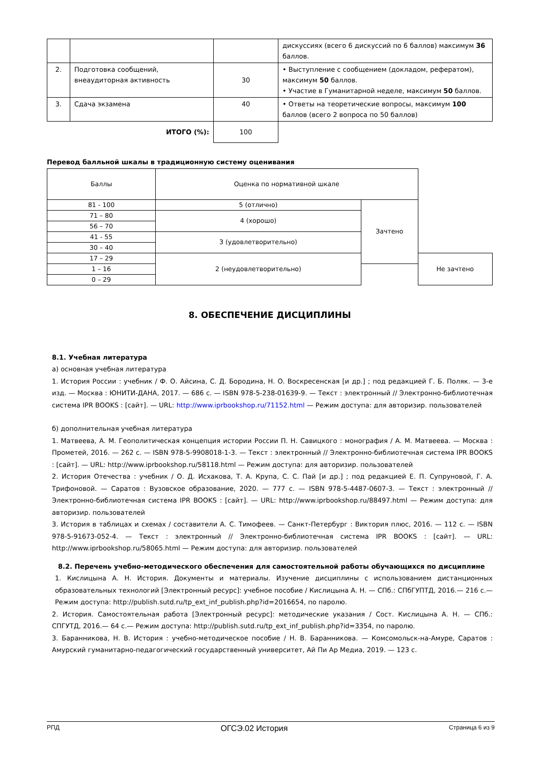| | | | дискуссиях (всего 6 дискуссий по 6 баллов) максимум 36 баллов. |
| 2. | Подготовка сообщений, внеаудиторная активность | 30 | • Выступление с сообщением (докладом, рефератом), максимум 50 баллов. • Участие в Гуманитарной неделе, максимум 50 баллов. |
| 3. | Сдача экзамена | 40 | • Ответы на теоретические вопросы, максимум 100 баллов (всего 2 вопроса по 50 баллов) |
| ИТОГО (%): | | 100 | |
Перевод балльной шкалы в традиционную систему оценивания
| Баллы | Оценка по нормативной шкале | | |
| 81 - 100 | 5 (отлично) | Зачтено | |
| 71 – 80 | 4 (хорошо) | | |
| 56 – 70 | | | |
| 41 - 55 | 3 (удовлетворительно) | | |
| 30 – 40 | | | |
| 17 – 29 | 2 (неудовлетворительно) | | Не зачтено |
| 1 – 16 | | | |
| 0 – 29 | | | |
8. ОБЕСПЕЧЕНИЕ ДИСЦИПЛИНЫ
8.1. Учебная литература
а) основная учебная литература
1. История России : учебник / Ф. О. Айсина, С. Д. Бородина, Н. О. Воскресенская [и др.] ; под редакцией Г. Б. Поляк. — 3-е изд. — Москва : ЮНИТИ-ДАНА, 2017. — 686 с. — ISBN 978-5-238-01639-9. — Текст : электронный // Электронно-библиотечная система IPR BOOKS : [сайт]. — URL: http://www.iprbookshop.ru/71152.html — Режим доступа: для авторизир. пользователей
б) дополнительная учебная литература
1. Матвеева, А. М. Геополитическая концепция истории России П. Н. Савицкого : монография / А. М. Матвеева. — Москва : Прометей, 2016. — 262 с. — ISBN 978-5-9908018-1-3. — Текст : электронный // Электронно-библиотечная система IPR BOOKS : [сайт]. — URL: http://www.iprbookshop.ru/58118.html — Режим доступа: для авторизир. пользователей
2. История Отечества : учебник / О. Д. Исхакова, Т. А. Крупа, С. С. Пай [и др.] ; под редакцией Е. П. Супруновой, Г. А. Трифоновой. — Саратов : Вузовское образование, 2020. — 777 с. — ISBN 978-5-4487-0607-3. — Текст : электронный // Электронно-библиотечная система IPR BOOKS : [сайт]. — URL: http://www.iprbookshop.ru/88497.html — Режим доступа: для авторизир. пользователей
3. История в таблицах и схемах / составители А. С. Тимофеев. — Санкт-Петербург : Виктория плюс, 2016. — 112 с. — ISBN 978-5-91673-052-4. — Текст : электронный // Электронно-библиотечная система IPR BOOKS : [сайт]. — URL: http://www.iprbookshop.ru/58065.html — Режим доступа: для авторизир. пользователей
8.2. Перечень учебно-методического обеспечения для самостоятельной работы обучающихся по дисциплине
1. Кислицына А. Н. История. Документы и материалы. Изучение дисциплины с использованием дистанционных образовательных технологий [Электронный ресурс]: учебное пособие / Кислицына А. Н. — СПб.: СПбГУПТД, 2016.— 216 с.— Режим доступа: http://publish.sutd.ru/tp_ext_inf_publish.php?id=2016654, по паролю.
2. История. Самостоятельная работа [Электронный ресурс]: методические указания / Сост. Кислицына А. Н. — СПб.: СПГУТД, 2016.— 64 с.— Режим доступа: http://publish.sutd.ru/tp_ext_inf_publish.php?id=3354, по паролю.
3. Баранникова, Н. В. История : учебно-методическое пособие / Н. В. Баранникова. — Комсомольск-на-Амуре, Саратов : Амурский гуманитарно-педагогический государственный университет, Ай Пи Ар Медиа, 2019. — 123 с.
РПД ОГСЭ.02 История Страница 6 из 9